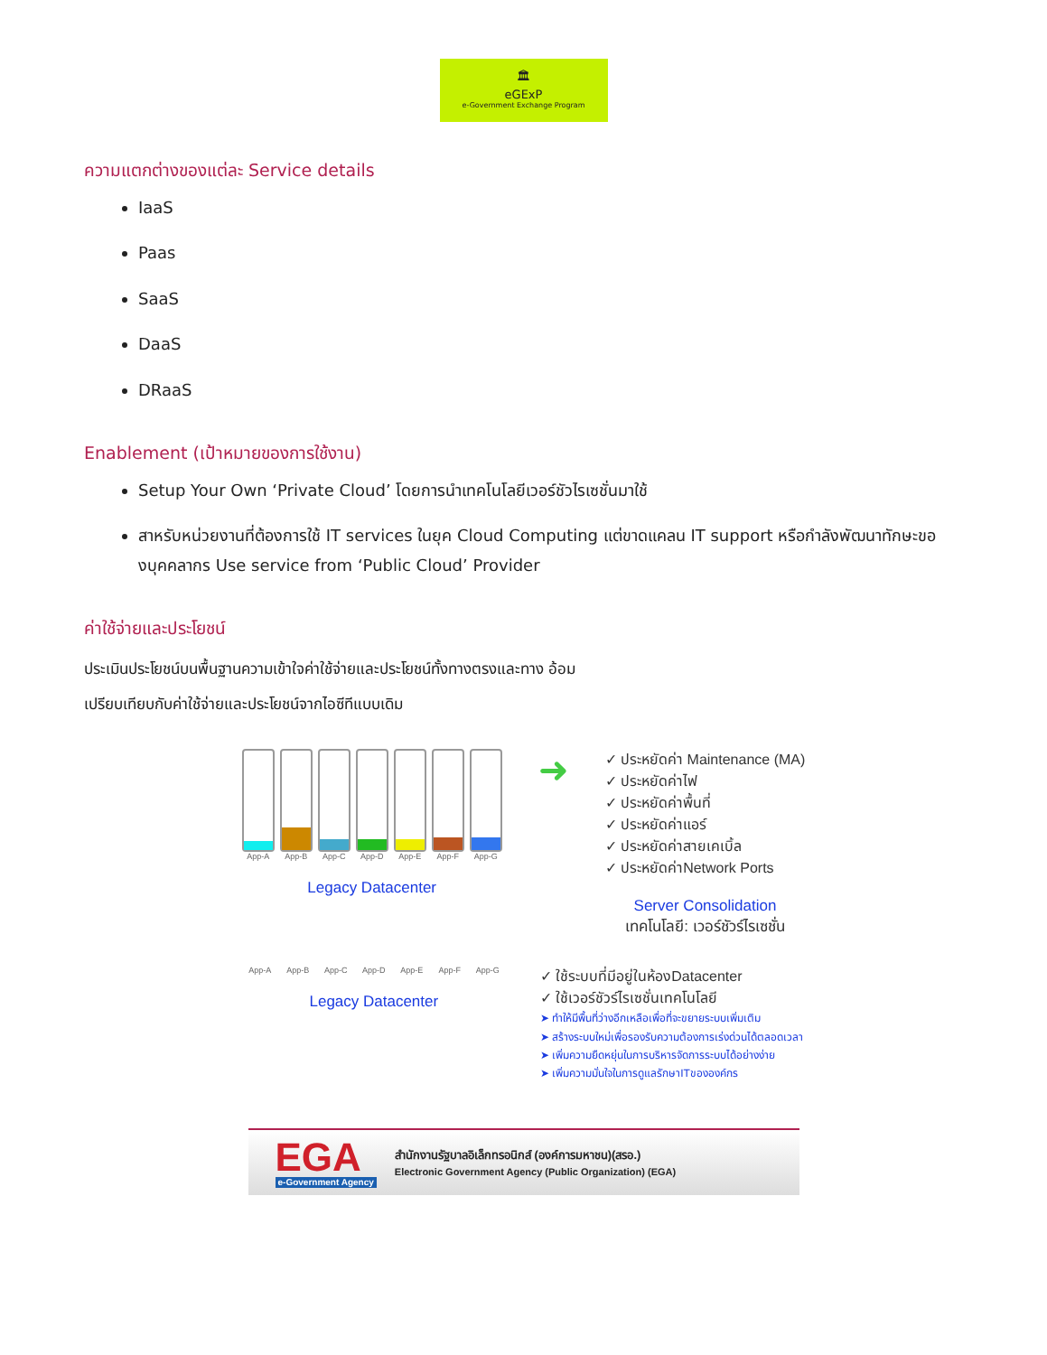🏛
eGExP
e-Government Exchange Program
ความแตกต่างของแต่ละ Service details
IaaS
Paas
SaaS
DaaS
DRaaS
Enablement (เป้าหมายของการใช้งาน)
Setup Your Own ‘Private Cloud’ โดยการนำเทคโนโลยีเวอร์ชัวไรเซชั่นมาใช้
สาหรับหน่วยงานที่ต้องการใช้ IT services ในยุค Cloud Computing แต่ขาดแคลน IT support หรือกำลังพัฒนาทักษะของบุคคลากร Use service from ‘Public Cloud’ Provider
ค่าใช้จ่ายและประโยชน์
ประเมินประโยชน์บนพื้นฐานความเข้าใจค่าใช้จ่ายและประโยชน์ทั้งทางตรงและทาง อ้อม
เปรียบเทียบกับค่าใช้จ่ายและประโยชน์จากไอซีทีแบบเดิม
App-A App-B App-C App-D App-E App-F App-G
Legacy Datacenter
➜
✓ ประหยัดค่า Maintenance (MA)
✓ ประหยัดค่าไฟ
✓ ประหยัดค่าพื้นที่
✓ ประหยัดค่าแอร์
✓ ประหยัดค่าสายเคเบิ้ล
✓ ประหยัดค่าNetwork Ports
Server Consolidation
เทคโนโลยี: เวอร์ชัวร์ไรเซชั่น
App-A App-B App-C App-D App-E App-F App-G
Legacy Datacenter
✓ ใช้ระบบที่มีอยู่ในห้องDatacenter
✓ ใช้เวอร์ชัวร์ไรเซชั่นเทคโนโลยี
➤ ทำให้มีพื้นที่ว่างอีกเหลือเพื่อที่จะขยายระบบเพิ่มเติม
➤ สร้างระบบใหม่เพื่อรองรับความต้องการเร่งด่วนได้ตลอดเวลา
➤ เพิ่มความยืดหยุ่นในการบริหารจัดการระบบได้อย่างง่าย
➤ เพิ่มความมั่นใจในการดูแลรักษาITขององค์กร
EGA
e-Government Agency
สำนักงานรัฐบาลอิเล็กทรอนิกส์ (องค์การมหาชน)(สรอ.)
Electronic Government Agency (Public Organization) (EGA)